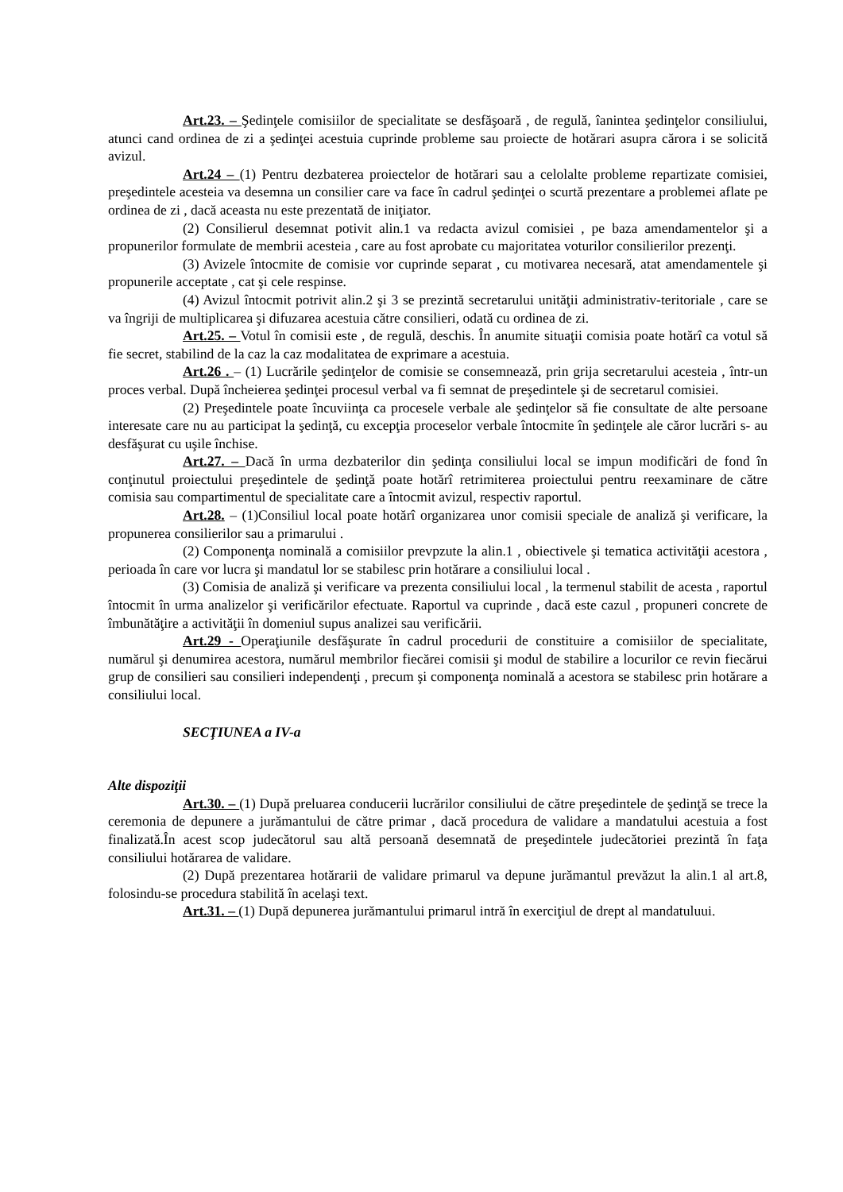Art.23. – Şedinţele comisiilor de specialitate se desfăşoară , de regulă, îanintea şedinţelor consiliului, atunci cand ordinea de zi a şedinţei acestuia cuprinde probleme sau proiecte de hotărari asupra cărora i se solicită avizul.
Art.24 – (1) Pentru dezbaterea proiectelor de hotărari sau a celolalte probleme repartizate comisiei, preşedintele acesteia va desemna un consilier care va face în cadrul şedinţei o scurtă prezentare a problemei aflate pe ordinea de zi , dacă aceasta nu este prezentată de iniţiator.
(2) Consilierul desemnat potivit alin.1 va redacta avizul comisiei , pe baza amendamentelor şi a propunerilor formulate de membrii acesteia , care au fost aprobate cu majoritatea voturilor consilierilor prezenţi.
(3) Avizele întocmite de comisie vor cuprinde separat , cu motivarea necesară, atat amendamentele şi propunerile acceptate , cat şi cele respinse.
(4) Avizul întocmit potrivit alin.2 şi 3 se prezintă secretarului unităţii administrativ-teritoriale , care se va îngriji de multiplicarea şi difuzarea acestuia către consilieri, odată cu ordinea de zi.
Art.25. – Votul în comisii este , de regulă, deschis. În anumite situaţii comisia poate hotărî ca votul să fie secret, stabilind de la caz la caz modalitatea de exprimare a acestuia.
Art.26 . – (1) Lucrările şedinţelor de comisie se consemnează, prin grija secretarului acesteia , într-un proces verbal. După încheierea şedinţei procesul verbal va fi semnat de preşedintele şi de secretarul comisiei.
(2) Preşedintele poate încuviinţa ca procesele verbale ale şedinţelor să fie consultate de alte persoane interesate care nu au participat la şedinţă, cu excepţia proceselor verbale întocmite în şedinţele ale căror lucrări s- au desfăşurat cu uşile închise.
Art.27. – Dacă în urma dezbaterilor din şedinţa consiliului local se impun modificări de fond în conţinutul proiectului preşedintele de şedinţă poate hotărî retrimiterea proiectului pentru reexaminare de către comisia sau compartimentul de specialitate care a întocmit avizul, respectiv raportul.
Art.28. – (1)Consiliul local poate hotărî organizarea unor comisii speciale de analiză şi verificare, la propunerea consilierilor sau a primarului .
(2) Componenţa nominală a comisiilor prevpzute la alin.1 , obiectivele şi tematica activităţii acestora , perioada în care vor lucra şi mandatul lor se stabilesc prin hotărare a consiliului local .
(3) Comisia de analiză şi verificare va prezenta consiliului local , la termenul stabilit de acesta , raportul întocmit în urma analizelor şi verificărilor efectuate. Raportul va cuprinde , dacă este cazul , propuneri concrete de îmbunătăţire a activităţii în domeniul supus analizei sau verificării.
Art.29 - Operaţiunile desfăşurate în cadrul procedurii de constituire a comisiilor de specialitate, numărul şi denumirea acestora, numărul membrilor fiecărei comisii şi modul de stabilire a locurilor ce revin fiecărui grup de consilieri sau consilieri independenţi , precum şi componenţa nominală a acestora se stabilesc prin hotărare a consiliului local.
SECŢIUNEA a IV-a
Alte dispoziţii
Art.30. – (1) După preluarea conducerii lucrărilor consiliului de către preşedintele de şedinţă se trece la ceremonia de depunere a jurămantului de către primar , dacă procedura de validare a mandatului acestuia a fost finalizată.În acest scop judecătorul sau altă persoană desemnată de preşedintele judecătoriei prezintă în faţa consiliului hotărarea de validare.
(2) După prezentarea hotărarii de validare primarul va depune jurămantul prevăzut la alin.1 al art.8, folosindu-se procedura stabilită în acelaşi text.
Art.31. – (1) După depunerea jurămantului primarul intră în exerciţiul de drept al mandatuluui.